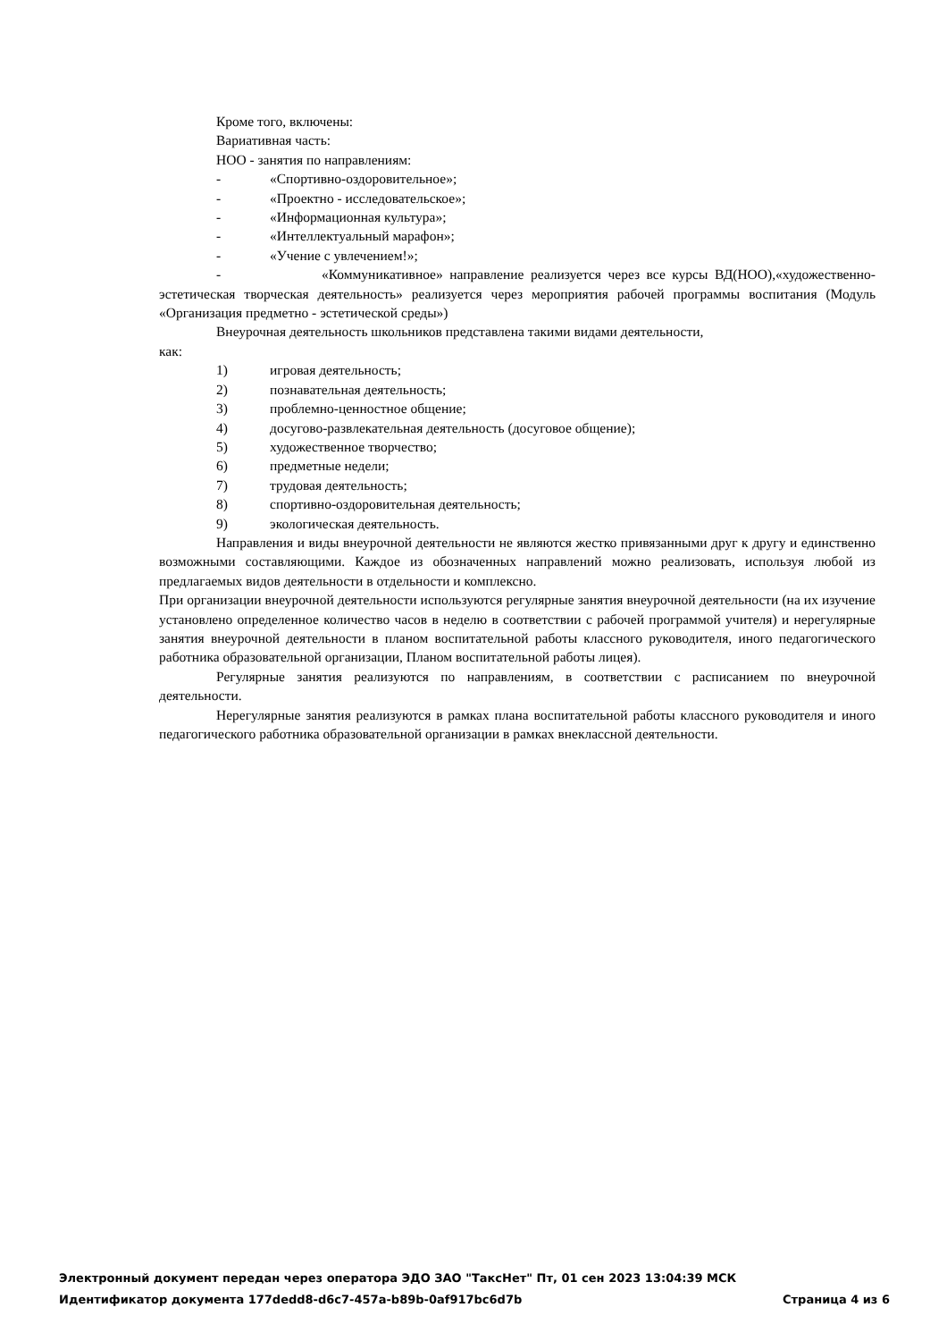Кроме того, включены:
Вариативная часть:
НОО - занятия по направлениям:
- «Спортивно-оздоровительное»;
- «Проектно - исследовательское»;
- «Информационная культура»;
- «Интеллектуальный марафон»;
- «Учение с увлечением!»;
- «Коммуникативное» направление реализуется через все курсы ВД(НОО),«художественно-эстетическая творческая деятельность» реализуется через мероприятия рабочей программы воспитания (Модуль «Организация предметно - эстетической среды»)
Внеурочная деятельность школьников представлена такими видами деятельности,
как:
1) игровая деятельность;
2) познавательная деятельность;
3) проблемно-ценностное общение;
4) досугово-развлекательная деятельность (досуговое общение);
5) художественное творчество;
6) предметные недели;
7) трудовая деятельность;
8) спортивно-оздоровительная деятельность;
9) экологическая деятельность.
Направления и виды внеурочной деятельности не являются жестко привязанными друг к другу и единственно возможными составляющими. Каждое из обозначенных направлений можно реализовать, используя любой из предлагаемых видов деятельности в отдельности и комплексно.
При организации внеурочной деятельности используются регулярные занятия внеурочной деятельности (на их изучение установлено определенное количество часов в неделю в соответствии с рабочей программой учителя) и нерегулярные занятия внеурочной деятельности в планом воспитательной работы классного руководителя, иного педагогического работника образовательной организации, Планом воспитательной работы лицея).
Регулярные занятия реализуются по направлениям, в соответствии с расписанием по внеурочной деятельности.
Нерегулярные занятия реализуются в рамках плана воспитательной работы классного руководителя и иного педагогического работника образовательной организации в рамках внеклассной деятельности.
Электронный документ передан через оператора ЭДО ЗАО "ТаксНет" Пт, 01 сен 2023 13:04:39 МСК
Идентификатор документа 177dedd8-d6c7-457a-b89b-0af917bc6d7b Страница 4 из 6